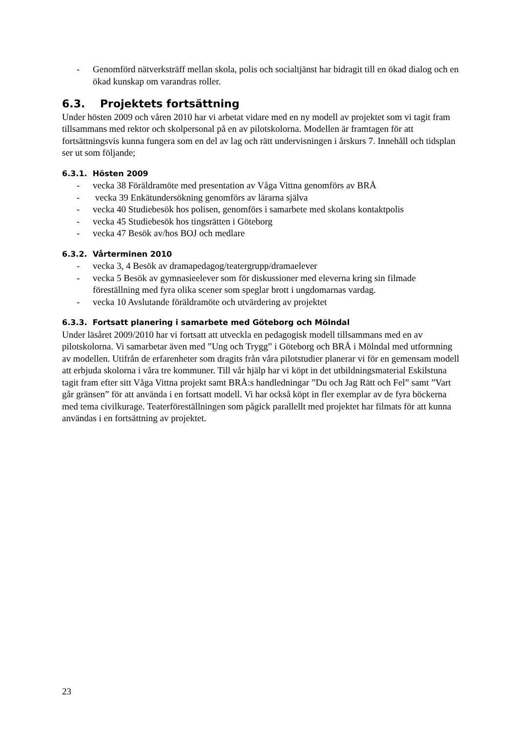- Genomförd nätverksträff mellan skola, polis och socialtjänst har bidragit till en ökad dialog och en ökad kunskap om varandras roller.
6.3. Projektets fortsättning
Under hösten 2009 och våren 2010 har vi arbetat vidare med en ny modell av projektet som vi tagit fram tillsammans med rektor och skolpersonal på en av pilotskolorna. Modellen är framtagen för att fortsättningsvis kunna fungera som en del av lag och rätt undervisningen i årskurs 7. Innehåll och tidsplan ser ut som följande;
6.3.1. Hösten 2009
- vecka 38 Föräldramöte med presentation av Våga Vittna genomförs av BRÅ
- vecka 39 Enkätundersökning genomförs av lärarna själva
- vecka 40 Studiebesök hos polisen, genomförs i samarbete med skolans kontaktpolis
- vecka 45 Studiebesök hos tingsrätten i Göteborg
- vecka 47 Besök av/hos BOJ och medlare
6.3.2. Vårterminen 2010
- vecka 3, 4 Besök av dramapedagog/teatergrupp/dramaelever
- vecka 5 Besök av gymnasieelever som för diskussioner med eleverna kring sin filmade föreställning med fyra olika scener som speglar brott i ungdomarnas vardag.
- vecka 10 Avslutande föräldramöte och utvärdering av projektet
6.3.3. Fortsatt planering i samarbete med Göteborg och Mölndal
Under läsåret 2009/2010 har vi fortsatt att utveckla en pedagogisk modell tillsammans med en av pilotskolorna. Vi samarbetar även med ”Ung och Trygg” i Göteborg och BRÅ i Mölndal med utformning av modellen. Utifrån de erfarenheter som dragits från våra pilotstudier planerar vi för en gemensam modell att erbjuda skolorna i våra tre kommuner. Till vår hjälp har vi köpt in det utbildningsmaterial Eskilstuna tagit fram efter sitt Våga Vittna projekt samt BRÅ:s handledningar ”Du och Jag Rätt och Fel” samt ”Vart går gränsen” för att använda i en fortsatt modell. Vi har också köpt in fler exemplar av de fyra böckerna med tema civilkurage. Teaterföreställningen som pågick parallellt med projektet har filmats för att kunna användas i en fortsättning av projektet.
23